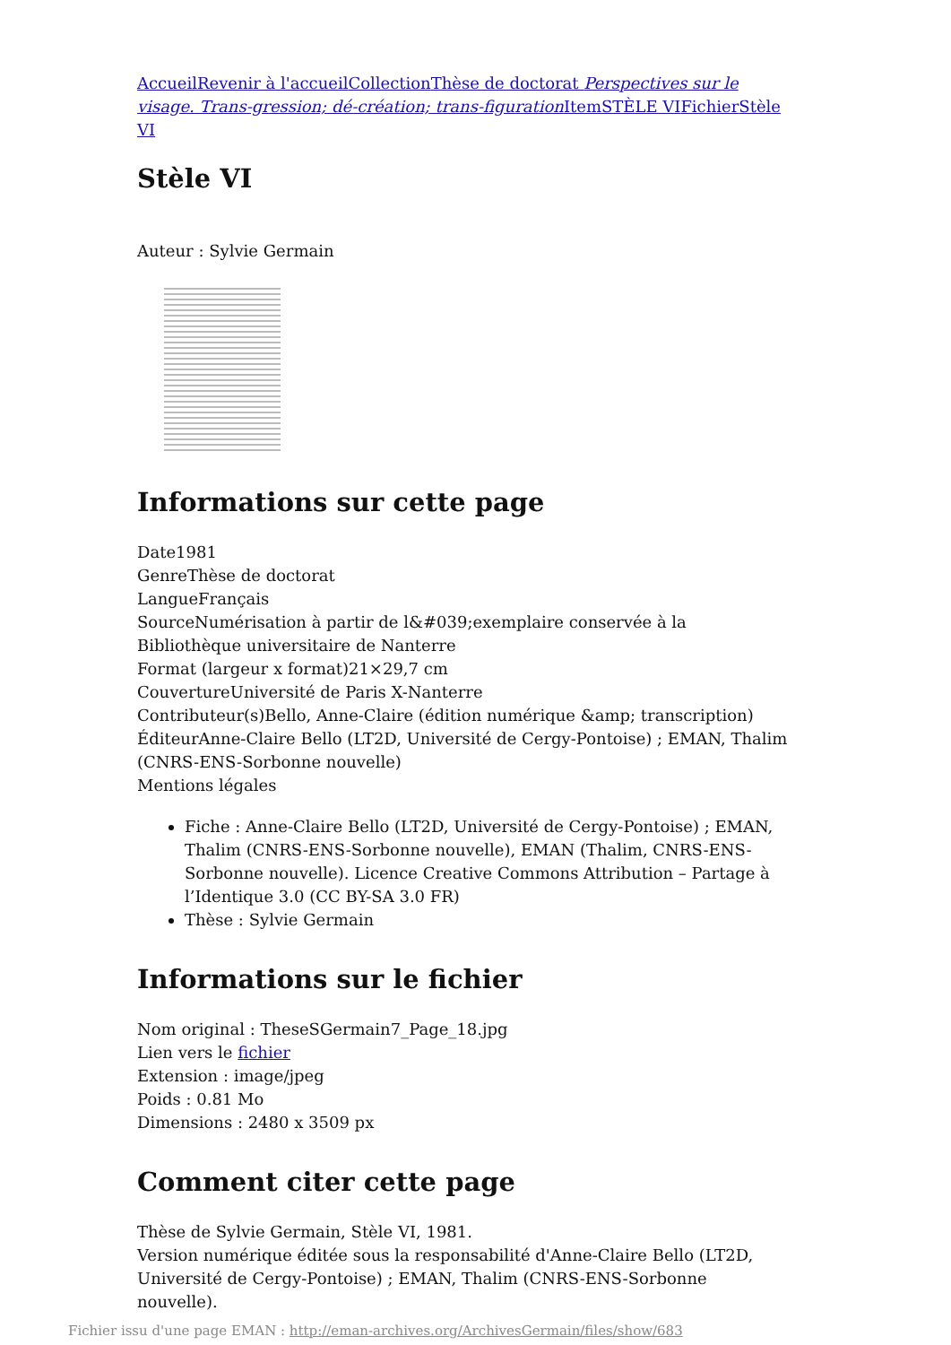Accueil Revenir à l'accueil Collection Thèse de doctorat Perspectives sur le visage. Trans-gression; dé-création; trans-figuration Item STÈLE VI Fichier Stèle VI
Stèle VI
Auteur : Sylvie Germain
Informations sur cette page
Date1981
GenreThèse de doctorat
LangueFrançais
SourceNumérisation à partir de l&#039;exemplaire conservée à la Bibliothèque universitaire de Nanterre
Format (largeur x format)21×29,7 cm
CouvertureUniversité de Paris X-Nanterre
Contributeur(s)Bello, Anne-Claire (édition numérique &amp; transcription)
ÉditeurAnne-Claire Bello (LT2D, Université de Cergy-Pontoise) ; EMAN, Thalim (CNRS-ENS-Sorbonne nouvelle)
Mentions légales
Fiche : Anne-Claire Bello (LT2D, Université de Cergy-Pontoise) ; EMAN, Thalim (CNRS-ENS-Sorbonne nouvelle), EMAN (Thalim, CNRS-ENS-Sorbonne nouvelle). Licence Creative Commons Attribution – Partage à l’Identique 3.0 (CC BY-SA 3.0 FR)
Thèse : Sylvie Germain
Informations sur le fichier
Nom original : TheseSGermain7_Page_18.jpg
Lien vers le fichier
Extension : image/jpeg
Poids : 0.81 Mo
Dimensions : 2480 x 3509 px
Comment citer cette page
Thèse de Sylvie Germain, Stèle VI, 1981.
Version numérique éditée sous la responsabilité d'Anne-Claire Bello (LT2D, Université de Cergy-Pontoise) ; EMAN, Thalim (CNRS-ENS-Sorbonne nouvelle).
Fichier issu d'une page EMAN : http://eman-archives.org/ArchivesGermain/files/show/683